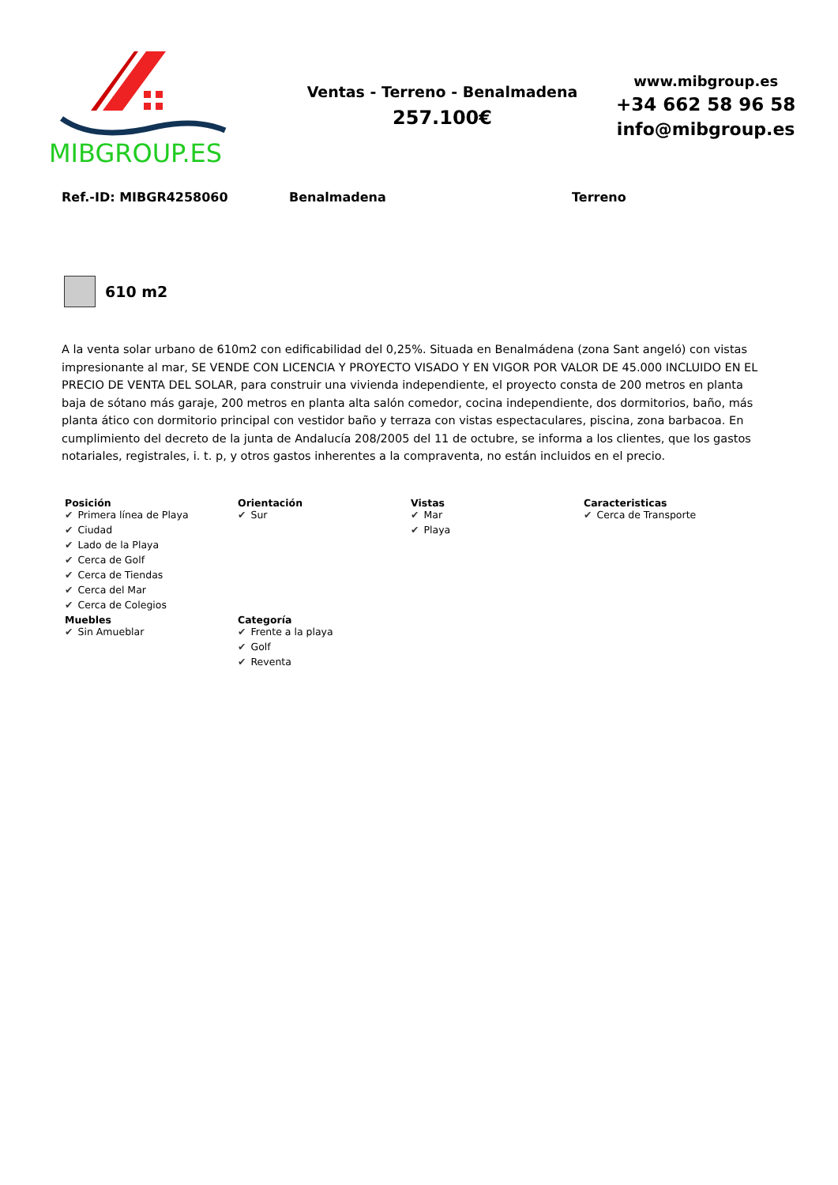MIBGROUP.ES
Ventas - Terreno - Benalmadena
257.100€
www.mibgroup.es
+34 662 58 96 58
info@mibgroup.es
Ref.-ID: MIBGR4258060 Benalmadena Terreno
610 m2
A la venta solar urbano de 610m2 con edificabilidad del 0,25%. Situada en Benalmádena (zona Sant angeló) con vistas impresionante al mar, SE VENDE CON LICENCIA Y PROYECTO VISADO Y EN VIGOR POR VALOR DE 45.000 INCLUIDO EN EL PRECIO DE VENTA DEL SOLAR, para construir una vivienda independiente, el proyecto consta de 200 metros en planta baja de sótano más garaje, 200 metros en planta alta salón comedor, cocina independiente, dos dormitorios, baño, más planta ático con dormitorio principal con vestidor baño y terraza con vistas espectaculares, piscina, zona barbacoa. En cumplimiento del decreto de la junta de Andalucía 208/2005 del 11 de octubre, se informa a los clientes, que los gastos notariales, registrales, i. t. p, y otros gastos inherentes a la compraventa, no están incluidos en el precio.
Posición
✔ Primera línea de Playa
✔ Ciudad
✔ Lado de la Playa
✔ Cerca de Golf
✔ Cerca de Tiendas
✔ Cerca del Mar
✔ Cerca de Colegios
Orientación
✔ Sur
Vistas
✔ Mar
✔ Playa
Caracteristicas
✔ Cerca de Transporte
Muebles
✔ Sin Amueblar
Categoría
✔ Frente a la playa
✔ Golf
✔ Reventa